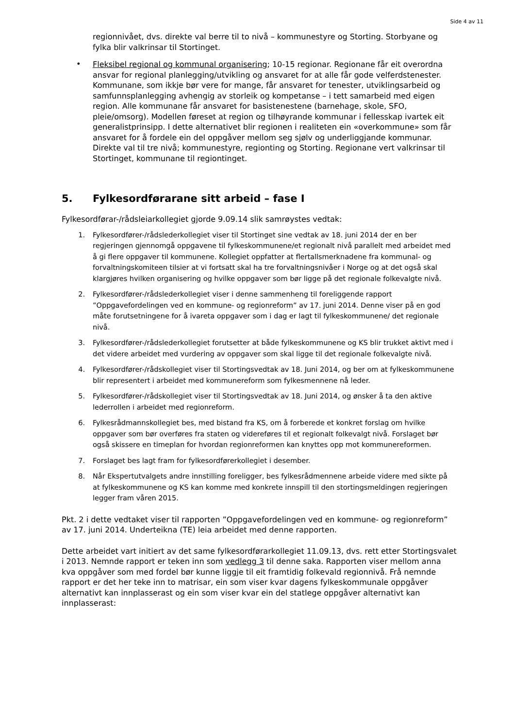Side 4 av 11
regionnivået, dvs. direkte val berre til to nivå – kommunestyre og Storting. Storbyane og fylka blir valkrinsar til Stortinget.
•
Fleksibel regional og kommunal organisering; 10-15 regionar. Regionane får eit overordna ansvar for regional planlegging/utvikling og ansvaret for at alle får gode velferdstenester. Kommunane, som ikkje bør vere for mange, får ansvaret for tenester, utviklingsarbeid og samfunnsplanlegging avhengig av storleik og kompetanse – i tett samarbeid med eigen region. Alle kommunane får ansvaret for basistenestene (barnehage, skole, SFO, pleie/omsorg). Modellen føreset at region og tilhøyrande kommunar i fellesskap ivartek eit generalistprinsipp. I dette alternativet blir regionen i realiteten ein «overkommune» som får ansvaret for å fordele ein del oppgåver mellom seg sjølv og underliggjande kommunar. Direkte val til tre nivå; kommunestyre, regionting og Storting. Regionane vert valkrinsar til Stortinget, kommunane til regiontinget.
5. Fylkesordførarane sitt arbeid – fase I
Fylkesordførar-/rådsleiarkollegiet gjorde 9.09.14 slik samrøystes vedtak:
1. Fylkesordfører-/rådslederkollegiet viser til Stortinget sine vedtak av 18. juni 2014 der en ber regjeringen gjennomgå oppgavene til fylkeskommunene/et regionalt nivå parallelt med arbeidet med å gi flere oppgaver til kommunene. Kollegiet oppfatter at flertallsmerknadene fra kommunal- og forvaltningskomiteen tilsier at vi fortsatt skal ha tre forvaltningsnivåer i Norge og at det også skal klargjøres hvilken organisering og hvilke oppgaver som bør ligge på det regionale folkevalgte nivå.
2. Fylkesordfører-/rådslederkollegiet viser i denne sammenheng til foreliggende rapport ”Oppgavefordelingen ved en kommune- og regionreform” av 17. juni 2014. Denne viser på en god måte forutsetningene for å ivareta oppgaver som i dag er lagt til fylkeskommunene/ det regionale nivå.
3. Fylkesordfører-/rådslederkollegiet forutsetter at både fylkeskommunene og KS blir trukket aktivt med i det videre arbeidet med vurdering av oppgaver som skal ligge til det regionale folkevalgte nivå.
4. Fylkesordfører-/rådskollegiet viser til Stortingsvedtak av 18. Juni 2014, og ber om at fylkeskommunene blir representert i arbeidet med kommunereform som fylkesmennene nå leder.
5. Fylkesordfører-/rådskollegiet viser til Stortingsvedtak av 18. Juni 2014, og ønsker å ta den aktive lederrollen i arbeidet med regionreform.
6. Fylkesrådmannskollegiet bes, med bistand fra KS, om å forberede et konkret forslag om hvilke oppgaver som bør overføres fra staten og videreføres til et regionalt folkevalgt nivå. Forslaget bør også skissere en timeplan for hvordan regionreformen kan knyttes opp mot kommunereformen.
7. Forslaget bes lagt fram for fylkesordførerkollegiet i desember.
8. Når Ekspertutvalgets andre innstilling foreligger, bes fylkesrådmennene arbeide videre med sikte på at fylkeskommunene og KS kan komme med konkrete innspill til den stortingsmeldingen regjeringen legger fram våren 2015.
Pkt. 2 i dette vedtaket viser til rapporten ”Oppgavefordelingen ved en kommune- og regionreform” av 17. juni 2014. Underteikna (TE) leia arbeidet med denne rapporten.
Dette arbeidet vart initiert av det same fylkesordførarkollegiet 11.09.13, dvs. rett etter Stortingsvalet i 2013. Nemnde rapport er teken inn som vedlegg 3 til denne saka. Rapporten viser mellom anna kva oppgåver som med fordel bør kunne liggje til eit framtidig folkevald regionnivå. Frå nemnde rapport er det her teke inn to matrisar, ein som viser kvar dagens fylkeskommunale oppgåver alternativt kan innplasserast og ein som viser kvar ein del statlege oppgåver alternativt kan innplasserast: